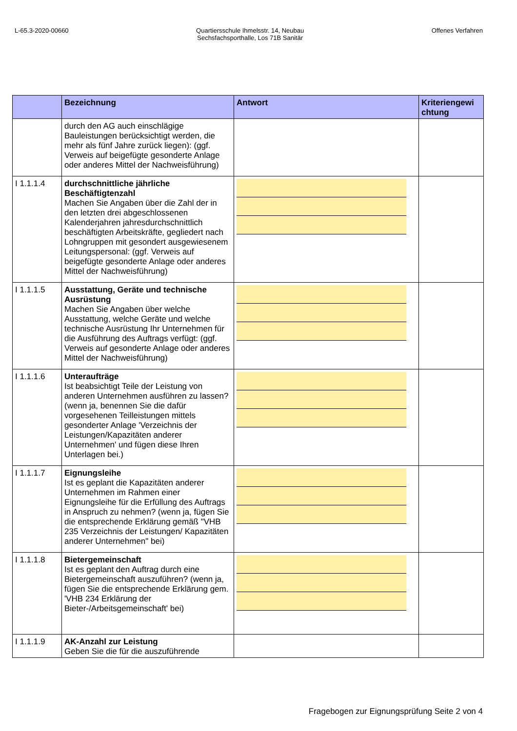L-65.3-2020-00660 Quartiersschule Ihmelsstr. 14, Neubau
Sechsfachsporthalle, Los 71B Sanitär
Offenes Verfahren
| | Bezeichnung | Antwort | Kriteriengewi chtung |
| --- | --- | --- | --- |
| | durch den AG auch einschlägige Bauleistungen berücksichtigt werden, die mehr als fünf Jahre zurück liegen): (ggf. Verweis auf beigefügte gesonderte Anlage oder anderes Mittel der Nachweisführung) | | |
| I 1.1.1.4 | durchschnittliche jährliche Beschäftigtenzahl Machen Sie Angaben über die Zahl der in den letzten drei abgeschlossenen Kalenderjahren jahresdurchschnittlich beschäftigten Arbeitskräfte, gegliedert nach Lohngruppen mit gesondert ausgewiesenem Leitungspersonal: (ggf. Verweis auf beigefügte gesonderte Anlage oder anderes Mittel der Nachweisführung) | | |
| I 1.1.1.5 | Ausstattung, Geräte und technische Ausrüstung Machen Sie Angaben über welche Ausstattung, welche Geräte und welche technische Ausrüstung Ihr Unternehmen für die Ausführung des Auftrags verfügt: (ggf. Verweis auf gesonderte Anlage oder anderes Mittel der Nachweisführung) | | |
| I 1.1.1.6 | Unteraufträge Ist beabsichtigt Teile der Leistung von anderen Unternehmen ausführen zu lassen? (wenn ja, benennen Sie die dafür vorgesehenen Teilleistungen mittels gesonderter Anlage 'Verzeichnis der Leistungen/Kapazitäten anderer Unternehmen' und fügen diese Ihren Unterlagen bei.) | | |
| I 1.1.1.7 | Eignungsleihe Ist es geplant die Kapazitäten anderer Unternehmen im Rahmen einer Eignungsleihe für die Erfüllung des Auftrags in Anspruch zu nehmen? (wenn ja, fügen Sie die entsprechende Erklärung gemäß "VHB 235 Verzeichnis der Leistungen/ Kapazitäten anderer Unternehmen" bei) | | |
| I 1.1.1.8 | Bietergemeinschaft Ist es geplant den Auftrag durch eine Bietergemeinschaft auszuführen? (wenn ja, fügen Sie die entsprechende Erklärung gem. 'VHB 234 Erklärung der Bieter-/Arbeitsgemeinschaft' bei) | | |
| I 1.1.1.9 | AK-Anzahl zur Leistung Geben Sie die für die auszuführende | | |
Fragebogen zur Eignungsprüfung Seite 2 von 4